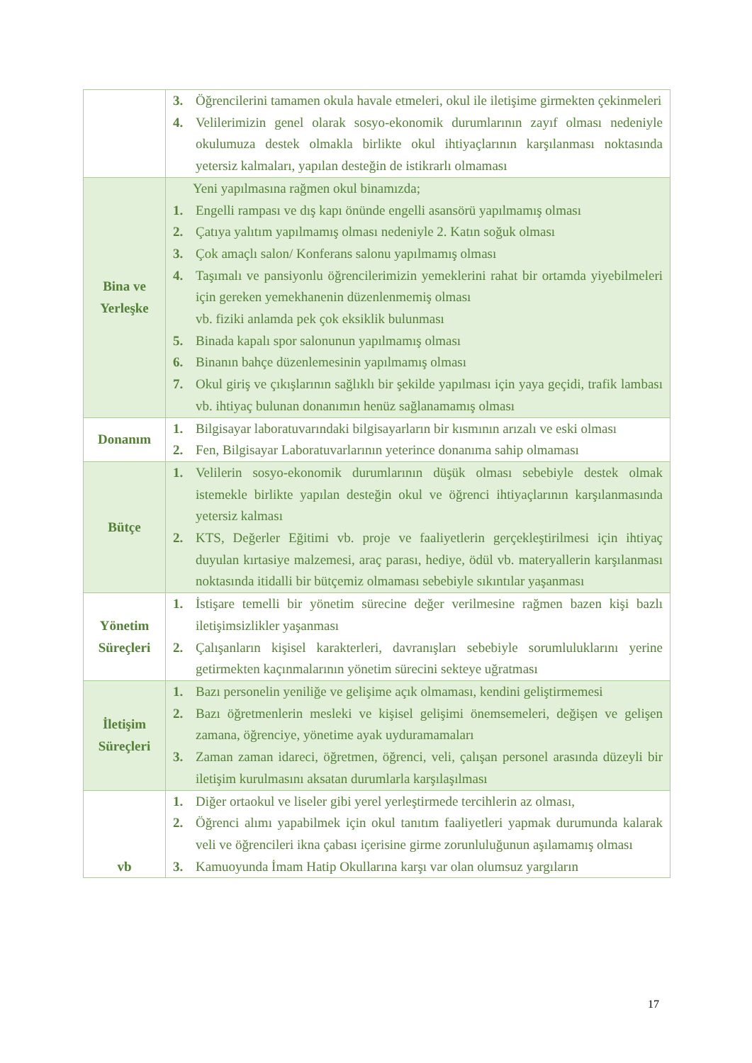| | 3. Öğrencilerini tamamen okula havale etmeleri, okul ile iletişime girmekten çekinmeleri 4. Velilerimizin genel olarak sosyo-ekonomik durumlarının zayıf olması nedeniyle okulumuza destek olmakla birlikte okul ihtiyaçlarının karşılanması noktasında yetersiz kalmaları, yapılan desteğin de istikrarlı olmaması |
| Bina ve Yerleşke | Yeni yapılmasına rağmen okul binamızda; 1. Engelli rampası ve dış kapı önünde engelli asansörü yapılmamış olması 2. Çatıya yalıtım yapılmamış olması nedeniyle 2. Katın soğuk olması 3. Çok amaçlı salon/ Konferans salonu yapılmamış olması 4. Taşımalı ve pansiyonlu öğrencilerimizin yemeklerini rahat bir ortamda yiyebilmeleri için gereken yemekhanenin düzenlenmemiş olması vb. fiziki anlamda pek çok eksiklik bulunması 5. Binada kapalı spor salonunun yapılmamış olması 6. Binanın bahçe düzenlemesinin yapılmamış olması 7. Okul giriş ve çıkışlarının sağlıklı bir şekilde yapılması için yaya geçidi, trafik lambası vb. ihtiyaç bulunan donanımın henüz sağlanamamış olması |
| Donanım | 1. Bilgisayar laboratuvarındaki bilgisayarların bir kısmının arızalı ve eski olması 2. Fen, Bilgisayar Laboratuvarlarının yeterince donanıma sahip olmaması |
| Bütçe | 1. Velilerin sosyo-ekonomik durumlarının düşük olması sebebiyle destek olmak istemekle birlikte yapılan desteğin okul ve öğrenci ihtiyaçlarının karşılanmasında yetersiz kalması 2. KTS, Değerler Eğitimi vb. proje ve faaliyetlerin gerçekleştirilmesi için ihtiyaç duyulan kırtasiye malzemesi, araç parası, hediye, ödül vb. materyallerin karşılanması noktasında itidalli bir bütçemiz olmaması sebebiyle sıkıntılar yaşanması |
| Yönetim Süreçleri | 1. İstişare temelli bir yönetim sürecine değer verilmesine rağmen bazen kişi bazlı iletişimsizlikler yaşanması 2. Çalışanların kişisel karakterleri, davranışları sebebiyle sorumluluklarını yerine getirmekten kaçınmalarının yönetim sürecini sekteye uğratması |
| İletişim Süreçleri | 1. Bazı personelin yeniliğe ve gelişime açık olmaması, kendini geliştirmemesi 2. Bazı öğretmenlerin mesleki ve kişisel gelişimi önemsemeleri, değişen ve gelişen zamana, öğrenciye, yönetime ayak uyduramamaları 3. Zaman zaman idareci, öğretmen, öğrenci, veli, çalışan personel arasında düzeyli bir iletişim kurulmasını aksatan durumlarla karşılaşılması |
| vb | 1. Diğer ortaokul ve liseler gibi yerel yerleştirmede tercihlerin az olması, 2. Öğrenci alımı yapabilmek için okul tanıtım faaliyetleri yapmak durumunda kalarak veli ve öğrencileri ikna çabası içerisine girme zorunluluğunun aşılamamış olması 3. Kamuoyunda İmam Hatip Okullarına karşı var olan olumsuz yargıların |
17